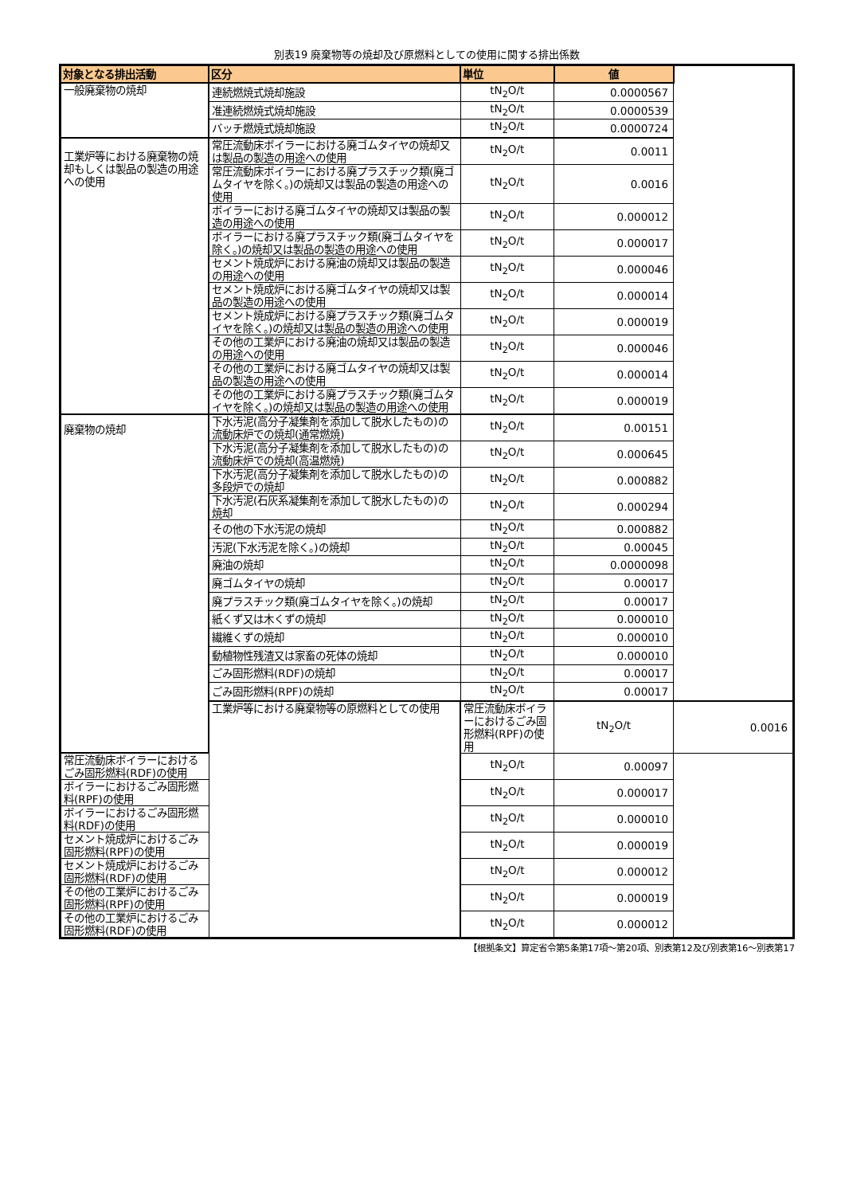別表19 廃棄物等の焼却及び原燃料としての使用に関する排出係数
| 対象となる排出活動 | 区分 | 単位 | 値 | |
| --- | --- | --- | --- | --- |
| 一般廃棄物の焼却 | 連続燃焼式焼却施設 | tN<sub>2</sub>O/t | 0.0000567 | |
| | 准連続燃焼式焼却施設 | tN<sub>2</sub>O/t | 0.0000539 | |
| | バッチ燃焼式焼却施設 | tN<sub>2</sub>O/t | 0.0000724 | |
| 工業炉等における廃棄物の焼却もしくは製品の製造の用途への使用 | 常圧流動床ボイラーにおける廃ゴムタイヤの焼却又は製品の製造の用途への使用 | tN<sub>2</sub>O/t | 0.0011 | |
| | 常圧流動床ボイラーにおける廃プラスチック類(廃ゴムタイヤを除く。)の焼却又は製品の製造の用途への使用 | tN<sub>2</sub>O/t | 0.0016 | |
| | ボイラーにおける廃ゴムタイヤの焼却又は製品の製造の用途への使用 | tN<sub>2</sub>O/t | 0.000012 | |
| | ボイラーにおける廃プラスチック類(廃ゴムタイヤを除く。)の焼却又は製品の製造の用途への使用 | tN<sub>2</sub>O/t | 0.000017 | |
| | セメント焼成炉における廃油の焼却又は製品の製造の用途への使用 | tN<sub>2</sub>O/t | 0.000046 | |
| | セメント焼成炉における廃ゴムタイヤの焼却又は製品の製造の用途への使用 | tN<sub>2</sub>O/t | 0.000014 | |
| | セメント焼成炉における廃プラスチック類(廃ゴムタイヤを除く。)の焼却又は製品の製造の用途への使用 | tN<sub>2</sub>O/t | 0.000019 | |
| | その他の工業炉における廃油の焼却又は製品の製造の用途への使用 | tN<sub>2</sub>O/t | 0.000046 | |
| | その他の工業炉における廃ゴムタイヤの焼却又は製品の製造の用途への使用 | tN<sub>2</sub>O/t | 0.000014 | |
| | その他の工業炉における廃プラスチック類(廃ゴムタイヤを除く。)の焼却又は製品の製造の用途への使用 | tN<sub>2</sub>O/t | 0.000019 | |
| 廃棄物の焼却 | 下水汚泥(高分子凝集剤を添加して脱水したもの)の流動床炉での焼却(通常燃焼) | tN<sub>2</sub>O/t | 0.00151 | |
| | 下水汚泥(高分子凝集剤を添加して脱水したもの)の流動床炉での焼却(高温燃焼) | tN<sub>2</sub>O/t | 0.000645 | |
| | 下水汚泥(高分子凝集剤を添加して脱水したもの)の多段炉での焼却 | tN<sub>2</sub>O/t | 0.000882 | |
| | 下水汚泥(石灰系凝集剤を添加して脱水したもの)の焼却 | tN<sub>2</sub>O/t | 0.000294 | |
| | その他の下水汚泥の焼却 | tN<sub>2</sub>O/t | 0.000882 | |
| | 汚泥(下水汚泥を除く。)の焼却 | tN<sub>2</sub>O/t | 0.00045 | |
| | 廃油の焼却 | tN<sub>2</sub>O/t | 0.0000098 | |
| | 廃ゴムタイヤの焼却 | tN<sub>2</sub>O/t | 0.00017 | |
| | 廃プラスチック類(廃ゴムタイヤを除く。)の焼却 | tN<sub>2</sub>O/t | 0.00017 | |
| | 紙くず又は木くずの焼却 | tN<sub>2</sub>O/t | 0.000010 | |
| | 繊維くずの焼却 | tN<sub>2</sub>O/t | 0.000010 | |
| | 動植物性残渣又は家畜の死体の焼却 | tN<sub>2</sub>O/t | 0.000010 | |
| | ごみ固形燃料(RDF)の焼却 | tN<sub>2</sub>O/t | 0.00017 | |
| | ごみ固形燃料(RPF)の焼却 | tN<sub>2</sub>O/t | 0.00017 | |
| | 工業炉等における廃棄物等の原燃料としての使用 | 常圧流動床ボイラーにおけるごみ固形燃料(RPF)の使用 | tN<sub>2</sub>O/t | 0.0016 |
| 常圧流動床ボイラーにおけるごみ固形燃料(RDF)の使用 | | tN<sub>2</sub>O/t | 0.00097 | |
| ボイラーにおけるごみ固形燃料(RPF)の使用 | | tN<sub>2</sub>O/t | 0.000017 | |
| ボイラーにおけるごみ固形燃料(RDF)の使用 | | tN<sub>2</sub>O/t | 0.000010 | |
| セメント焼成炉におけるごみ固形燃料(RPF)の使用 | | tN<sub>2</sub>O/t | 0.000019 | |
| セメント焼成炉におけるごみ固形燃料(RDF)の使用 | | tN<sub>2</sub>O/t | 0.000012 | |
| その他の工業炉におけるごみ固形燃料(RPF)の使用 | | tN<sub>2</sub>O/t | 0.000019 | |
| その他の工業炉におけるごみ固形燃料(RDF)の使用 | | tN<sub>2</sub>O/t | 0.000012 | |
【根拠条文】算定省令第5条第17項～第20項、別表第12及び別表第16～別表第17